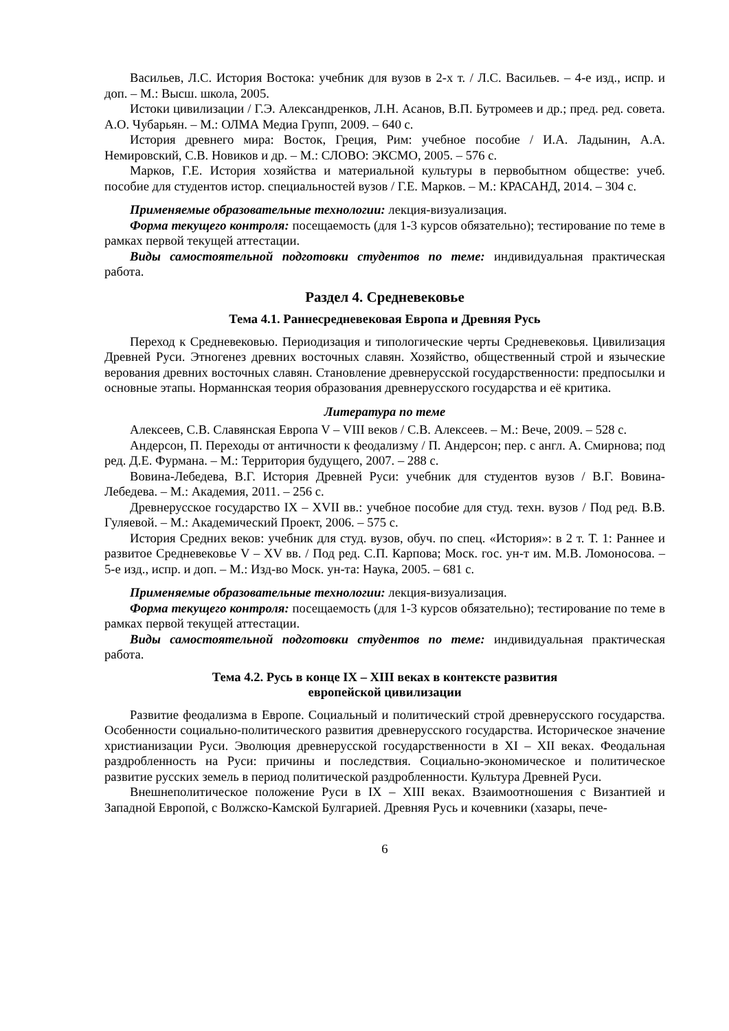Васильев, Л.С. История Востока: учебник для вузов в 2-х т. / Л.С. Васильев. – 4-е изд., испр. и доп. – М.: Высш. школа, 2005.
Истоки цивилизации / Г.Э. Александренков, Л.Н. Асанов, В.П. Бутромеев и др.; пред. ред. совета. А.О. Чубарьян. – М.: ОЛМА Медиа Групп, 2009. – 640 с.
История древнего мира: Восток, Греция, Рим: учебное пособие / И.А. Ладынин, А.А. Немировский, С.В. Новиков и др. – М.: СЛОВО: ЭКСМО, 2005. – 576 с.
Марков, Г.Е. История хозяйства и материальной культуры в первобытном обществе: учеб. пособие для студентов истор. специальностей вузов / Г.Е. Марков. – М.: КРАСАНД, 2014. – 304 с.
Применяемые образовательные технологии: лекция-визуализация.
Форма текущего контроля: посещаемость (для 1-3 курсов обязательно); тестирование по теме в рамках первой текущей аттестации.
Виды самостоятельной подготовки студентов по теме: индивидуальная практическая работа.
Раздел 4. Средневековье
Тема 4.1. Раннесредневековая Европа и Древняя Русь
Переход к Средневековью. Периодизация и типологические черты Средневековья. Цивилизация Древней Руси. Этногенез древних восточных славян. Хозяйство, общественный строй и языческие верования древних восточных славян. Становление древнерусской государственности: предпосылки и основные этапы. Норманнская теория образования древнерусского государства и её критика.
Литература по теме
Алексеев, С.В. Славянская Европа V – VIII веков / С.В. Алексеев. – М.: Вече, 2009. – 528 с.
Андерсон, П. Переходы от античности к феодализму / П. Андерсон; пер. с англ. А. Смирнова; под ред. Д.Е. Фурмана. – М.: Территория будущего, 2007. – 288 с.
Вовина-Лебедева, В.Г. История Древней Руси: учебник для студентов вузов / В.Г. Вовина-Лебедева. – М.: Академия, 2011. – 256 с.
Древнерусское государство IX – XVII вв.: учебное пособие для студ. техн. вузов / Под ред. В.В. Гуляевой. – М.: Академический Проект, 2006. – 575 с.
История Средних веков: учебник для студ. вузов, обуч. по спец. «История»: в 2 т. Т. 1: Раннее и развитое Средневековье V – XV вв. / Под ред. С.П. Карпова; Моск. гос. ун-т им. М.В. Ломоносова. – 5-е изд., испр. и доп. – М.: Изд-во Моск. ун-та: Наука, 2005. – 681 с.
Применяемые образовательные технологии: лекция-визуализация.
Форма текущего контроля: посещаемость (для 1-3 курсов обязательно); тестирование по теме в рамках первой текущей аттестации.
Виды самостоятельной подготовки студентов по теме: индивидуальная практическая работа.
Тема 4.2. Русь в конце IX – XIII веках в контексте развития
европейской цивилизации
Развитие феодализма в Европе. Социальный и политический строй древнерусского государства. Особенности социально-политического развития древнерусского государства. Историческое значение христианизации Руси. Эволюция древнерусской государственности в XI – XII веках. Феодальная раздробленность на Руси: причины и последствия. Социально-экономическое и политическое развитие русских земель в период политической раздробленности. Культура Древней Руси.
Внешнеполитическое положение Руси в IX – XIII веках. Взаимоотношения с Византией и Западной Европой, с Волжско-Камской Булгарией. Древняя Русь и кочевники (хазары, пече-
6